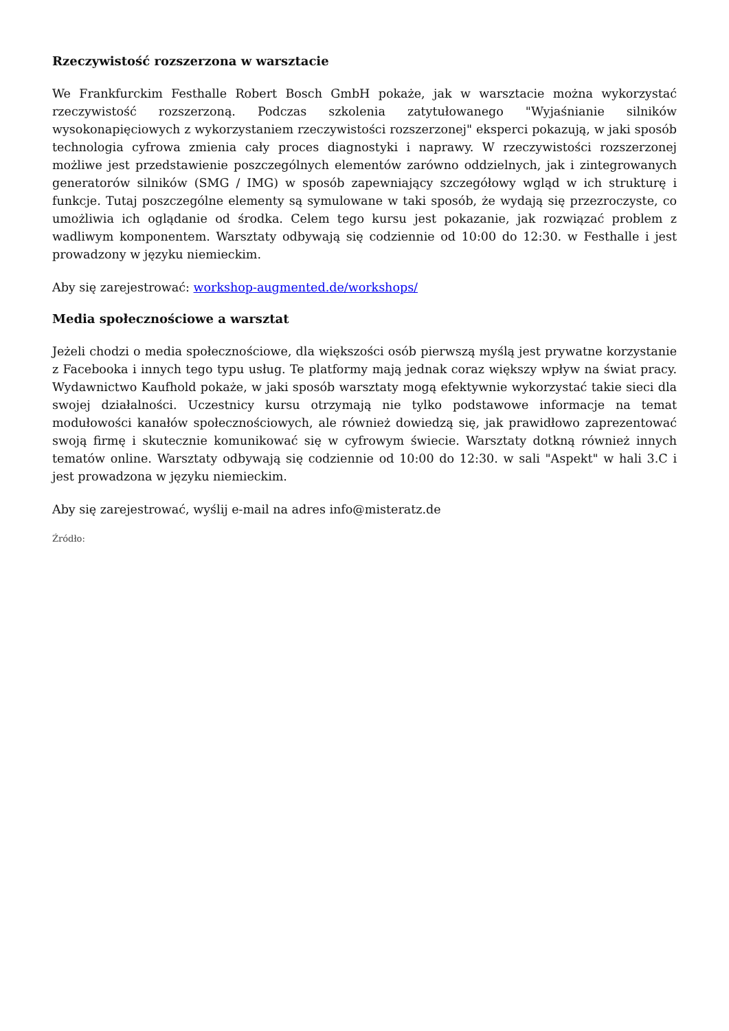Rzeczywistość rozszerzona w warsztacie
We Frankfurckim Festhalle Robert Bosch GmbH pokaże, jak w warsztacie można wykorzystać rzeczywistość rozszerzoną. Podczas szkolenia zatytułowanego "Wyjaśnianie silników wysokonapięciowych z wykorzystaniem rzeczywistości rozszerzonej" eksperci pokazują, w jaki sposób technologia cyfrowa zmienia cały proces diagnostyki i naprawy. W rzeczywistości rozszerzonej możliwe jest przedstawienie poszczególnych elementów zarówno oddzielnych, jak i zintegrowanych generatorów silników (SMG / IMG) w sposób zapewniający szczegółowy wgląd w ich strukturę i funkcje. Tutaj poszczególne elementy są symulowane w taki sposób, że wydają się przezroczyste, co umożliwia ich oglądanie od środka. Celem tego kursu jest pokazanie, jak rozwiązać problem z wadliwym komponentem. Warsztaty odbywają się codziennie od 10:00 do 12:30. w Festhalle i jest prowadzony w języku niemieckim.
Aby się zarejestrować: workshop-augmented.de/workshops/
Media społecznościowe a warsztat
Jeżeli chodzi o media społecznościowe, dla większości osób pierwszą myślą jest prywatne korzystanie z Facebooka i innych tego typu usług. Te platformy mają jednak coraz większy wpływ na świat pracy. Wydawnictwo Kaufhold pokaże, w jaki sposób warsztaty mogą efektywnie wykorzystać takie sieci dla swojej działalności. Uczestnicy kursu otrzymają nie tylko podstawowe informacje na temat modułowości kanałów społecznościowych, ale również dowiedzą się, jak prawidłowo zaprezentować swoją firmę i skutecznie komunikować się w cyfrowym świecie. Warsztaty dotkną również innych tematów online. Warsztaty odbywają się codziennie od 10:00 do 12:30. w sali "Aspekt" w hali 3.C i jest prowadzona w języku niemieckim.
Aby się zarejestrować, wyślij e-mail na adres info@misteratz.de
Źródło: